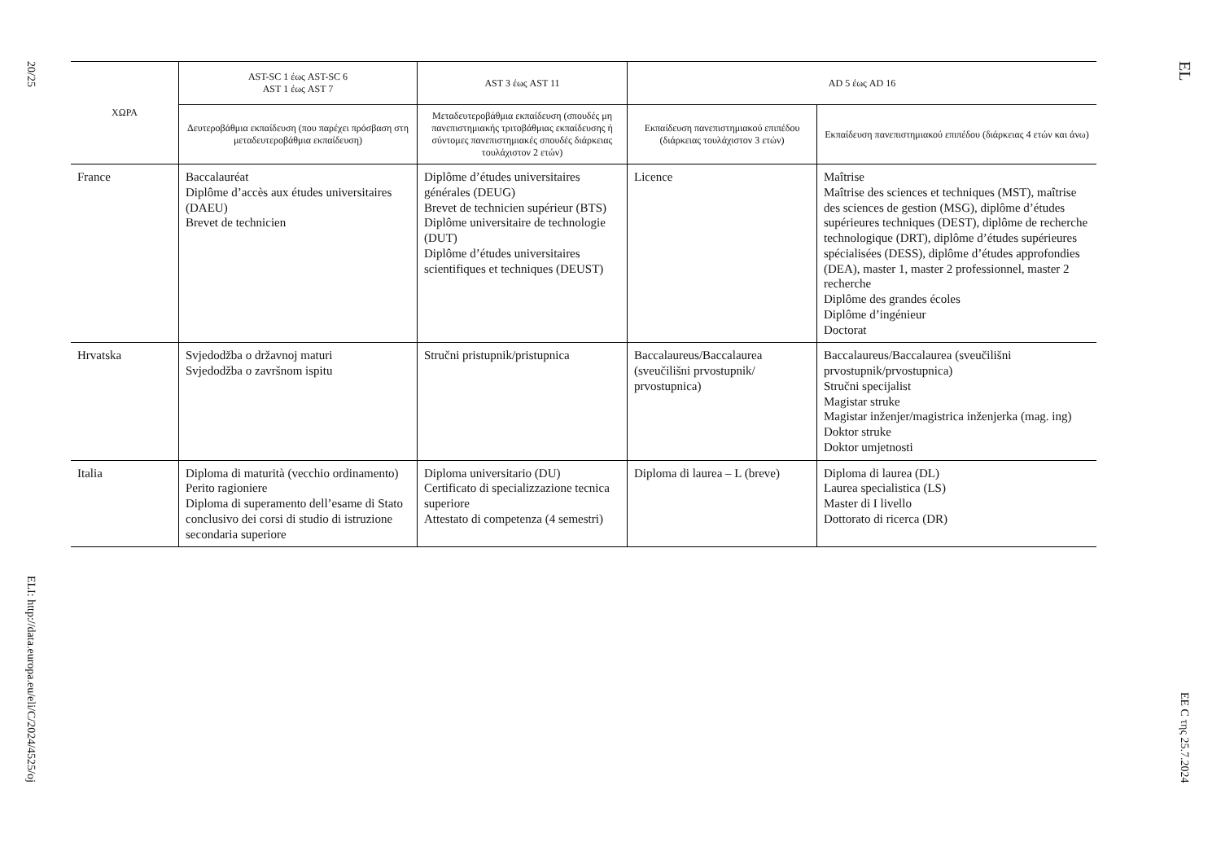20/25
ELI: http://data.europa.eu/eli/C/2024/4525/oj
| ΧΩΡΑ | AST-SC 1 έως AST-SC 6 AST 1 έως AST 7 | AST 3 έως AST 11 | AD 5 έως AD 16 | |
| --- | --- | --- | --- | --- |
| | Δευτεροβάθμια εκπαίδευση (που παρέχει πρόσβαση στη μεταδευτεροβάθμια εκπαίδευση) | Μεταδευτεροβάθμια εκπαίδευση (σπουδές μη πανεπιστημιακής τριτοβάθμιας εκπαίδευσης ή σύντομες πανεπιστημιακές σπουδές διάρκειας τουλάχιστον 2 ετών) | Εκπαίδευση πανεπιστημιακού επιπέδου (διάρκειας τουλάχιστον 3 ετών) | Εκπαίδευση πανεπιστημιακού επιπέδου (διάρκειας 4 ετών και άνω) |
| France | Baccalauréat Diplôme d’accès aux études universitaires (DAEU) Brevet de technicien | Diplôme d’études universitaires générales (DEUG) Brevet de technicien supérieur (BTS) Diplôme universitaire de technologie (DUT) Diplôme d’études universitaires scientifiques et techniques (DEUST) | Licence | Maîtrise Maîtrise des sciences et techniques (MST), maîtrise des sciences de gestion (MSG), diplôme d’études supérieures techniques (DEST), diplôme de recherche technologique (DRT), diplôme d’études supérieures spécialisées (DESS), diplôme d’études approfondies (DEA), master 1, master 2 professionnel, master 2 recherche Diplôme des grandes écoles Diplôme d’ingénieur Doctorat |
| Hrvatska | Svjedodžba o državnoj maturi Svjedodžba o završnom ispitu | Stručni pristupnik/pristupnica | Baccalaureus/Baccalaurea (sveučilišni prvostupnik/ prvostupnica) | Baccalaureus/Baccalaurea (sveučilišni prvostupnik/prvostupnica) Stručni specijalist Magistar struke Magistar inženjer/magistrica inženjerka (mag. ing) Doktor struke Doktor umjetnosti |
| Italia | Diploma di maturità (vecchio ordinamento) Perito ragioniere Diploma di superamento dell’esame di Stato conclusivo dei corsi di studio di istruzione secondaria superiore | Diploma universitario (DU) Certificato di specializzazione tecnica superiore Attestato di competenza (4 semestri) | Diploma di laurea – L (breve) | Diploma di laurea (DL) Laurea specialistica (LS) Master di I livello Dottorato di ricerca (DR) |
EL
ΕΕ C της 25.7.2024